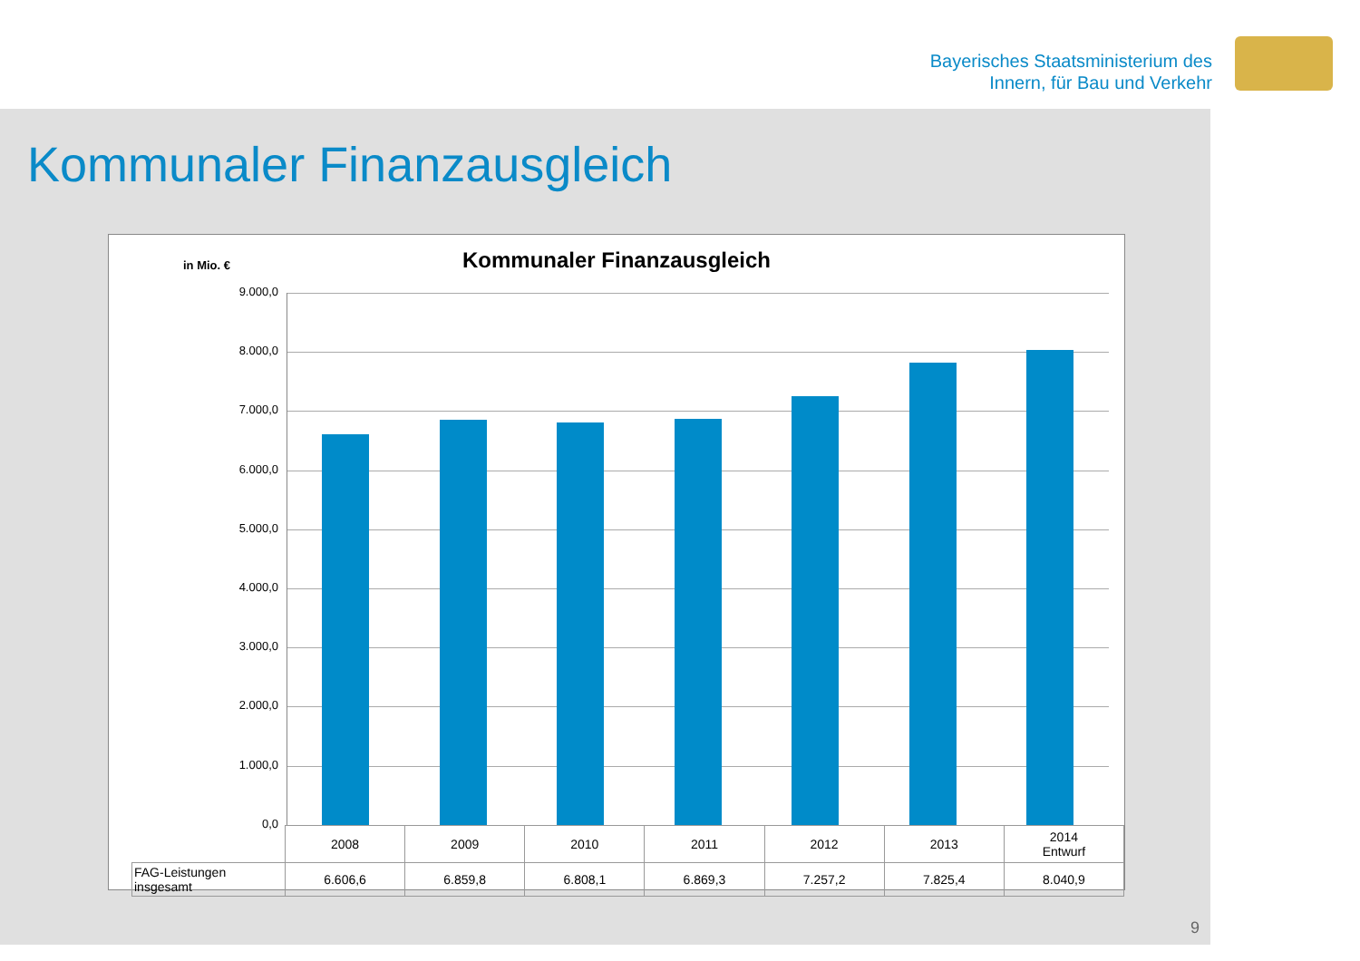Bayerisches Staatsministerium des
Innern, für Bau und Verkehr
Kommunaler Finanzausgleich
Kommunaler Finanzausgleich
in Mio. €
9.000,0
8.000,0
7.000,0
6.000,0
5.000,0
4.000,0
3.000,0
2.000,0
1.000,0
0,0
| | 2008 | 2009 | 2010 | 2011 | 2012 | 2013 | 2014 Entwurf |
| FAG-Leistungen insgesamt | 6.606,6 | 6.859,8 | 6.808,1 | 6.869,3 | 7.257,2 | 7.825,4 | 8.040,9 |
9